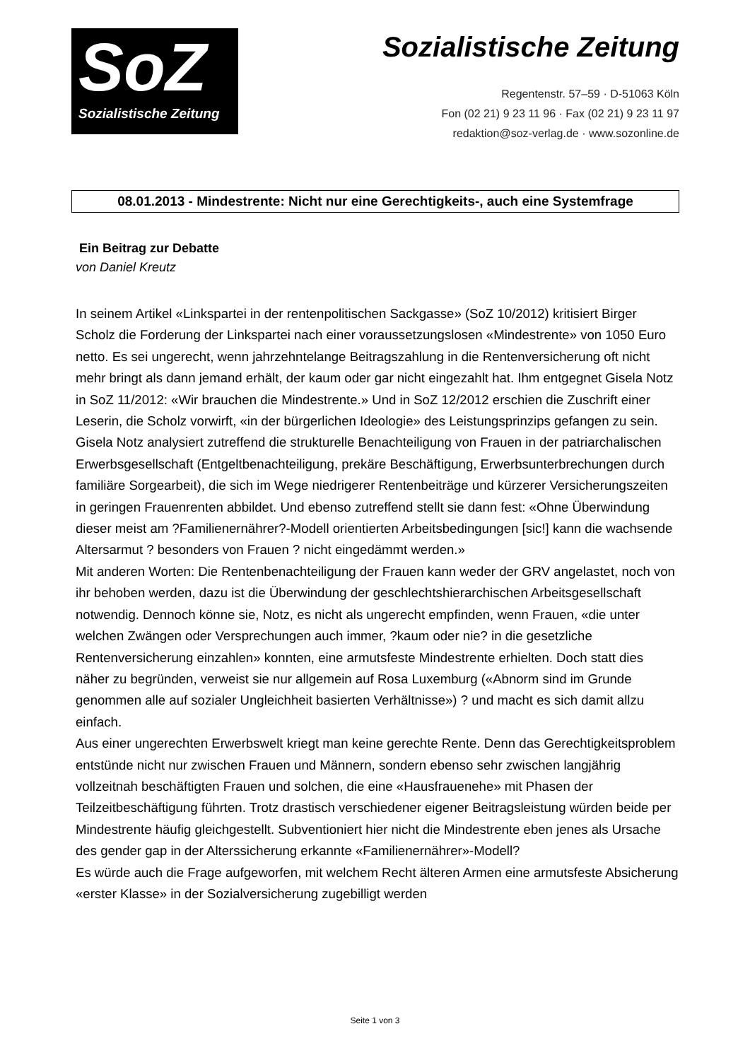SoZ
Sozialistische Zeitung
Sozialistische Zeitung
Regentenstr. 57–59 · D-51063 Köln
Fon (02 21) 9 23 11 96 · Fax (02 21) 9 23 11 97
redaktion@soz-verlag.de · www.sozonline.de
08.01.2013 - Mindestrente: Nicht nur eine Gerechtigkeits-, auch eine Systemfrage
Ein Beitrag zur Debatte
von Daniel Kreutz
In seinem Artikel «Linkspartei in der rentenpolitischen Sackgasse» (SoZ 10/2012) kritisiert Birger Scholz die Forderung der Linkspartei nach einer voraussetzungslosen «Mindestrente» von 1050 Euro netto. Es sei ungerecht, wenn jahrzehntelange Beitragszahlung in die Rentenversicherung oft nicht mehr bringt als dann jemand erhält, der kaum oder gar nicht eingezahlt hat. Ihm entgegnet Gisela Notz in SoZ 11/2012: «Wir brauchen die Mindestrente.» Und in SoZ 12/2012 erschien die Zuschrift einer Leserin, die Scholz vorwirft, «in der bürgerlichen Ideologie» des Leistungsprinzips gefangen zu sein.
Gisela Notz analysiert zutreffend die strukturelle Benachteiligung von Frauen in der patriarchalischen Erwerbsgesellschaft (Entgeltbenachteiligung, prekäre Beschäftigung, Erwerbsunterbrechungen durch familiäre Sorgearbeit), die sich im Wege niedrigerer Rentenbeiträge und kürzerer Versicherungszeiten in geringen Frauenrenten abbildet. Und ebenso zutreffend stellt sie dann fest: «Ohne Überwindung dieser meist am ?Familienernährer?-Modell orientierten Arbeitsbedingungen [sic!] kann die wachsende Altersarmut ? besonders von Frauen ? nicht eingedämmt werden.»
Mit anderen Worten: Die Rentenbenachteiligung der Frauen kann weder der GRV angelastet, noch von ihr behoben werden, dazu ist die Überwindung der geschlechtshierarchischen Arbeitsgesellschaft notwendig. Dennoch könne sie, Notz, es nicht als ungerecht empfinden, wenn Frauen, «die unter welchen Zwängen oder Versprechungen auch immer, ?kaum oder nie? in die gesetzliche Rentenversicherung einzahlen» konnten, eine armutsfeste Mindestrente erhielten. Doch statt dies näher zu begründen, verweist sie nur allgemein auf Rosa Luxemburg («Abnorm sind im Grunde genommen alle auf sozialer Ungleichheit basierten Verhältnisse») ? und macht es sich damit allzu einfach.
Aus einer ungerechten Erwerbswelt kriegt man keine gerechte Rente. Denn das Gerechtigkeitsproblem entstünde nicht nur zwischen Frauen und Männern, sondern ebenso sehr zwischen langjährig vollzeitnah beschäftigten Frauen und solchen, die eine «Hausfrauenehe» mit Phasen der Teilzeitbeschäftigung führten. Trotz drastisch verschiedener eigener Beitragsleistung würden beide per Mindestrente häufig gleichgestellt. Subventioniert hier nicht die Mindestrente eben jenes als Ursache des gender gap in der Alterssicherung erkannte «Familienernährer»-Modell?
Es würde auch die Frage aufgeworfen, mit welchem Recht älteren Armen eine armutsfeste Absicherung «erster Klasse» in der Sozialversicherung zugebilligt werden
Seite 1 von 3